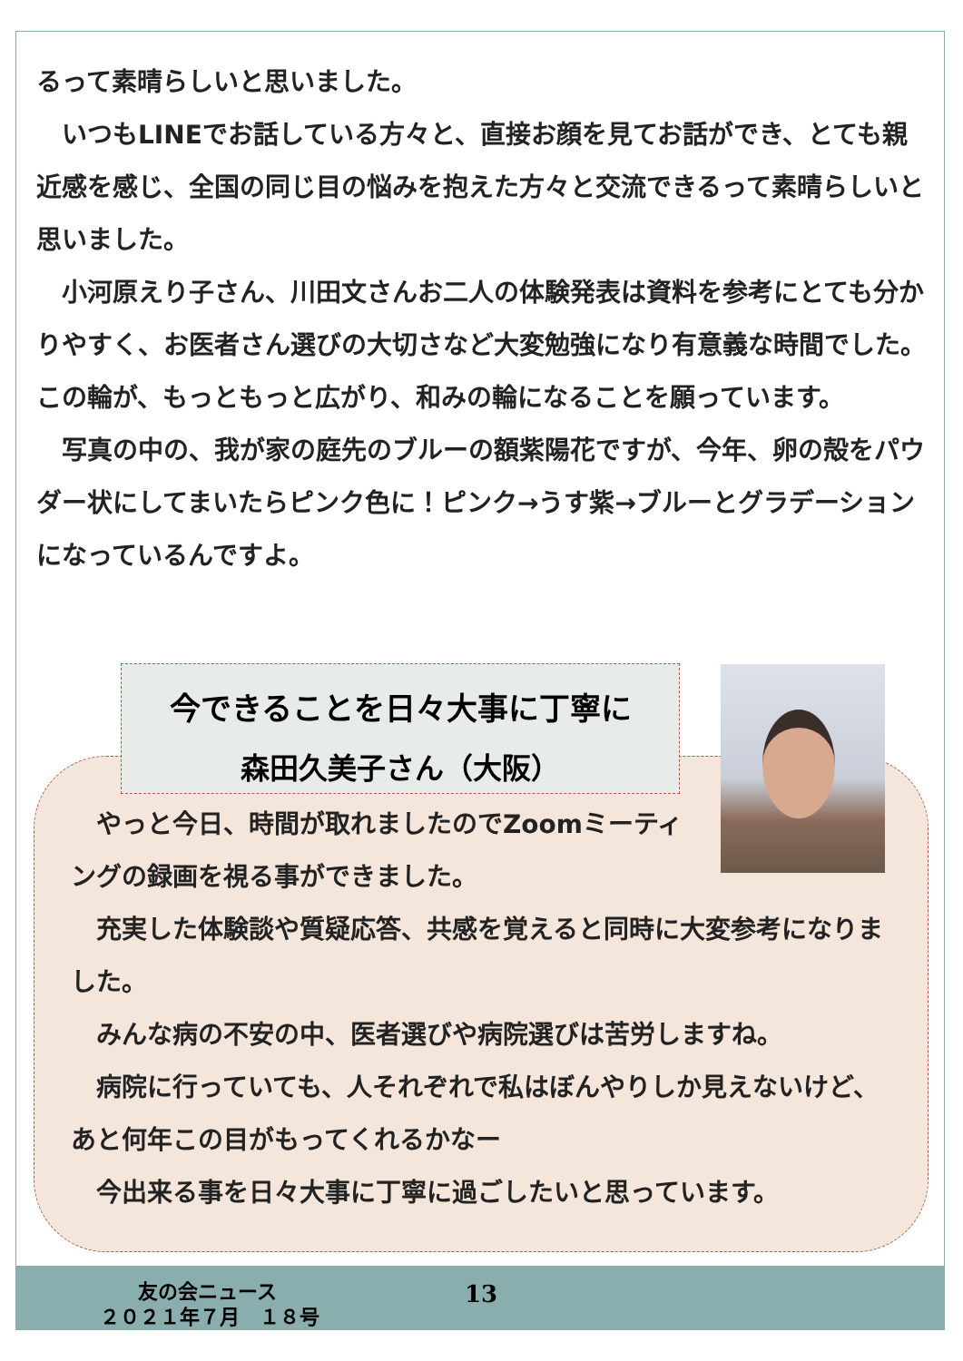るって素晴らしいと思いました。
　いつもLINEでお話している方々と、直接お顔を見てお話ができ、とても親近感を感じ、全国の同じ目の悩みを抱えた方々と交流できるって素晴らしいと思いました。
　小河原えり子さん、川田文さんお二人の体験発表は資料を参考にとても分かりやすく、お医者さん選びの大切さなど大変勉強になり有意義な時間でした。この輪が、もっともっと広がり、和みの輪になることを願っています。
　写真の中の、我が家の庭先のブルーの額紫陽花ですが、今年、卵の殻をパウダー状にしてまいたらピンク色に！ピンク→うす紫→ブルーとグラデーションになっているんですよ。
今できることを日々大事に丁寧に
森田久美子さん（大阪）
　やっと今日、時間が取れましたのでZoomミーティングの録画を視る事ができました。
　充実した体験談や質疑応答、共感を覚えると同時に大変参考になりました。
　みんな病の不安の中、医者選びや病院選びは苦労しますね。
　病院に行っていても、人それぞれで私はぼんやりしか見えないけど、あと何年この目がもってくれるかなー
　今出来る事を日々大事に丁寧に過ごしたいと思っています。
友の会ニュース 13
２０２１年７月　１８号